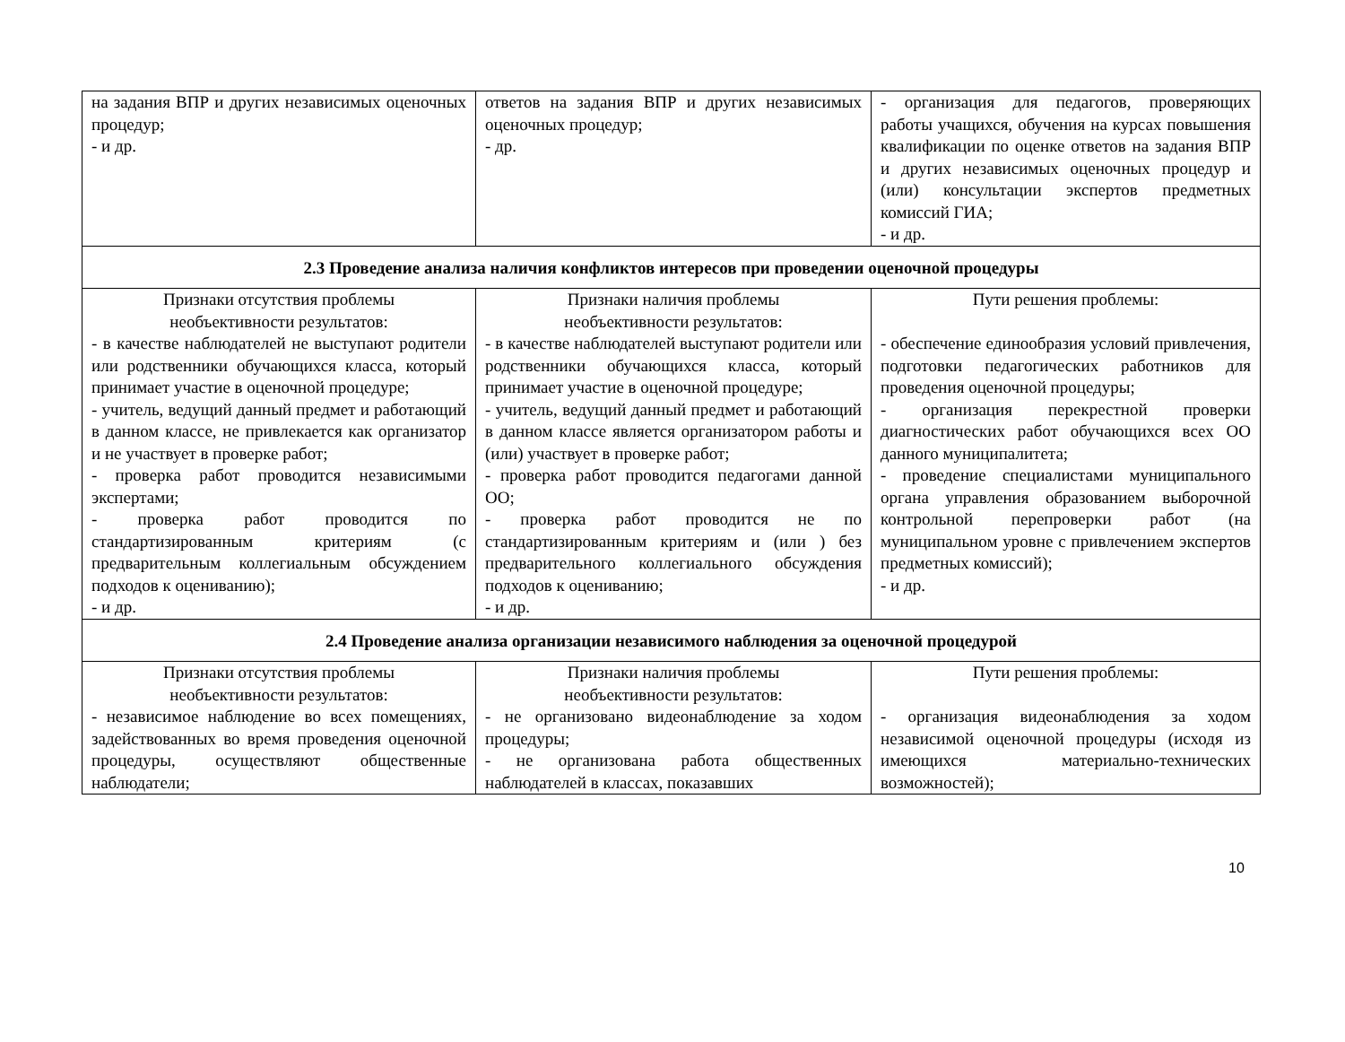| на задания ВПР и других независимых оценочных процедур; - и др. | ответов на задания ВПР и других независимых оценочных процедур; - др. | - организация для педагогов, проверяющих работы учащихся, обучения на курсах повышения квалификации по оценке ответов на задания ВПР и других независимых оценочных процедур и (или) консультации экспертов предметных комиссий ГИА; - и др. |
| 2.3 Проведение анализа наличия конфликтов интересов при проведении оценочной процедуры | | |
| Признаки отсутствия проблемы необъективности результатов: - в качестве наблюдателей не выступают родители или родственники обучающихся класса, который принимает участие в оценочной процедуре; - учитель, ведущий данный предмет и работающий в данном классе, не привлекается как организатор и не участвует в проверке работ; - проверка работ проводится независимыми экспертами; - проверка работ проводится по стандартизированным критериям (с предварительным коллегиальным обсуждением подходов к оцениванию); - и др. | Признаки наличия проблемы необъективности результатов: - в качестве наблюдателей выступают родители или родственники обучающихся класса, который принимает участие в оценочной процедуре; - учитель, ведущий данный предмет и работающий в данном классе является организатором работы и (или) участвует в проверке работ; - проверка работ проводится педагогами данной ОО; - проверка работ проводится не по стандартизированным критериям и (или ) без предварительного коллегиального обсуждения подходов к оцениванию; - и др. | Пути решения проблемы: - обеспечение единообразия условий привлечения, подготовки педагогических работников для проведения оценочной процедуры; - организация перекрестной проверки диагностических работ обучающихся всех ОО данного муниципалитета; - проведение специалистами муниципального органа управления образованием выборочной контрольной перепроверки работ (на муниципальном уровне с привлечением экспертов предметных комиссий); - и др. |
| 2.4 Проведение анализа организации независимого наблюдения за оценочной процедурой | | |
| Признаки отсутствия проблемы необъективности результатов: - независимое наблюдение во всех помещениях, задействованных во время проведения оценочной процедуры, осуществляют общественные наблюдатели; | Признаки наличия проблемы необъективности результатов: - не организовано видеонаблюдение за ходом процедуры; - не организована работа общественных наблюдателей в классах, показавших | Пути решения проблемы: - организация видеонаблюдения за ходом независимой оценочной процедуры (исходя из имеющихся материально-технических возможностей); |
10